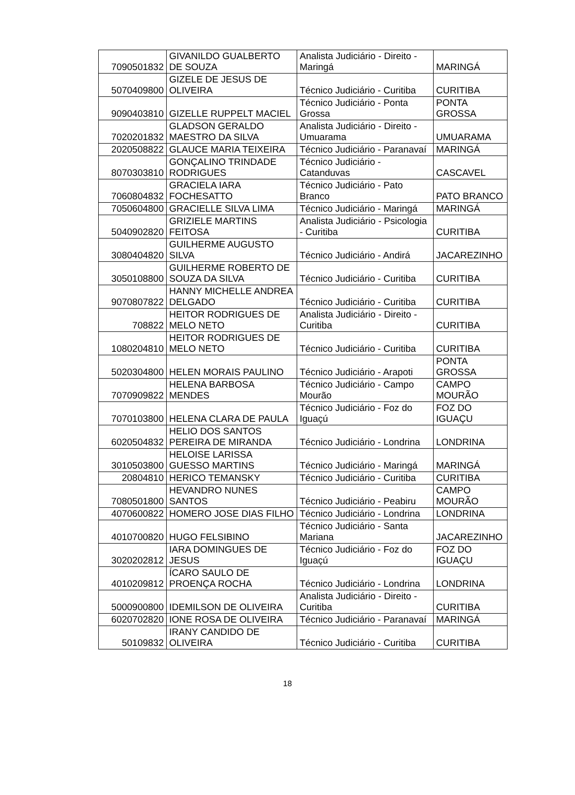| 7090501832 | GIVANILDO GUALBERTO DE SOUZA | Analista Judiciário - Direito - Maringá | MARINGÁ |
| 5070409800 | GIZELE DE JESUS DE OLIVEIRA | Técnico Judiciário - Curitiba | CURITIBA |
| 9090403810 | GIZELLE RUPPELT MACIEL | Técnico Judiciário - Ponta Grossa | PONTA GROSSA |
| 7020201832 | GLADSON GERALDO MAESTRO DA SILVA | Analista Judiciário - Direito - Umuarama | UMUARAMA |
| 2020508822 | GLAUCE MARIA TEIXEIRA | Técnico Judiciário - Paranavaí | MARINGÁ |
| 8070303810 | GONÇALINO TRINDADE RODRIGUES | Técnico Judiciário - Catanduvas | CASCAVEL |
| 7060804832 | GRACIELA IARA FOCHESATTO | Técnico Judiciário - Pato Branco | PATO BRANCO |
| 7050604800 | GRACIELLE SILVA LIMA | Técnico Judiciário - Maringá | MARINGÁ |
| 5040902820 | GRIZIELE MARTINS FEITOSA | Analista Judiciário - Psicologia - Curitiba | CURITIBA |
| 3080404820 | GUILHERME AUGUSTO SILVA | Técnico Judiciário - Andirá | JACAREZINHO |
| 3050108800 | GUILHERME ROBERTO DE SOUZA DA SILVA | Técnico Judiciário - Curitiba | CURITIBA |
| 9070807822 | HANNY MICHELLE ANDREA DELGADO | Técnico Judiciário - Curitiba | CURITIBA |
| 708822 | HEITOR RODRIGUES DE MELO NETO | Analista Judiciário - Direito - Curitiba | CURITIBA |
| 1080204810 | HEITOR RODRIGUES DE MELO NETO | Técnico Judiciário - Curitiba | CURITIBA |
| 5020304800 | HELEN MORAIS PAULINO | Técnico Judiciário - Arapoti | PONTA GROSSA |
| 7070909822 | HELENA BARBOSA MENDES | Técnico Judiciário - Campo Mourão | CAMPO MOURÃO |
| 7070103800 | HELENA CLARA DE PAULA | Técnico Judiciário - Foz do Iguaçú | FOZ DO IGUAÇU |
| 6020504832 | HELIO DOS SANTOS PEREIRA DE MIRANDA | Técnico Judiciário - Londrina | LONDRINA |
| 3010503800 | HELOISE LARISSA GUESSO MARTINS | Técnico Judiciário - Maringá | MARINGÁ |
| 20804810 | HERICO TEMANSKY | Técnico Judiciário - Curitiba | CURITIBA |
| 7080501800 | HEVANDRO NUNES SANTOS | Técnico Judiciário - Peabiru | CAMPO MOURÃO |
| 4070600822 | HOMERO JOSE DIAS FILHO | Técnico Judiciário - Londrina | LONDRINA |
| 4010700820 | HUGO FELSIBINO | Técnico Judiciário - Santa Mariana | JACAREZINHO |
| 3020202812 | IARA DOMINGUES DE JESUS | Técnico Judiciário - Foz do Iguaçú | FOZ DO IGUAÇU |
| 4010209812 | ÍCARO SAULO DE PROENÇA ROCHA | Técnico Judiciário - Londrina | LONDRINA |
| 5000900800 | IDEMILSON DE OLIVEIRA | Analista Judiciário - Direito - Curitiba | CURITIBA |
| 6020702820 | IONE ROSA DE OLIVEIRA | Técnico Judiciário - Paranavaí | MARINGÁ |
| 50109832 | IRANY CANDIDO DE OLIVEIRA | Técnico Judiciário - Curitiba | CURITIBA |
18